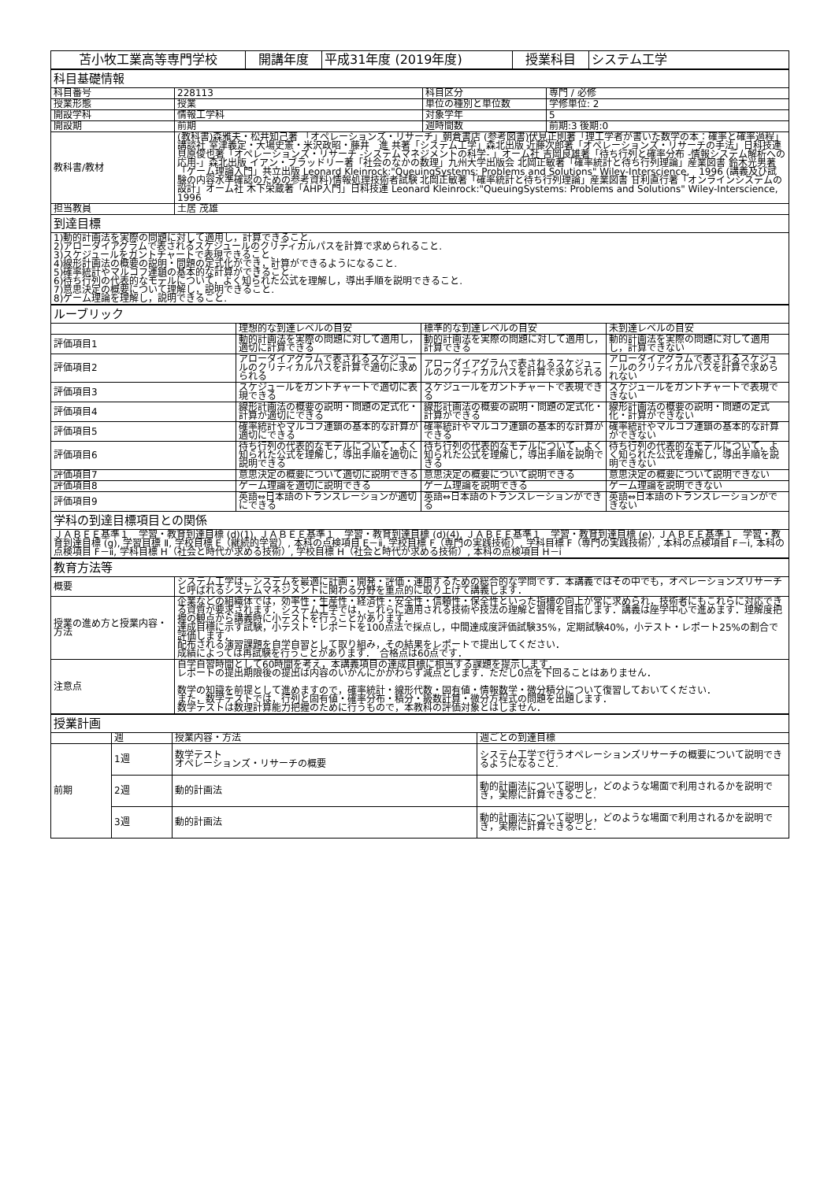| 苫小牧工業高等専門学校 | 開講年度 | 平成31年度 (2019年度) | 授業科目 | システム工学 |
| 科目基礎情報 | | | |
| 科目番号 | 228113 | 科目区分 | 専門 / 必修 |
| 授業形態 | 授業 | 単位の種別と単位数 | 学修単位: 2 |
| 開設学科 | 情報工学科 | 対象学年 | 5 |
| 開設期 | 前期 | 週時間数 | 前期:3 後期:0 |
| 教科書/教材 | (教科書)森雅夫・松井知己著 「オペレーションズ・リサーチ」朝倉書店 (参考図書)伏見正則著「理工学者が書いた数学の本：確率と確率過程」講談社 室津義定・大場史憲・米沢政昭・藤井 進 共著「システム工学」森北出版 近藤次郎著「オペレーションズ・リサーチの手法」日科技連 貝原俊也著「オペレーションズ・リサーチ -システムマネジメントの科学- 」オーム社 吉岡良雄著「待ち行列と確率分布 -情報システム解析への応用-」森北出版 イアン・ブラッドリー著「社会のなかの数理」九州大学出版会 北岡正敏著「確率統計と待ち行列理論」産業図書 鈴木光男著「ゲーム理論入門」共立出版 Leonard Kleinrock:"QueuingSystems: Problems and Solutions" Wiley-Interscience, 1996 (講義及び試験の内容水準確認のための参考資料)情報処理技術者試験 北岡正敏著「確率統計と待ち行列理論」産業図書 甘利直行著「オンラインシステムの設計」オーム社 木下栄蔵著「AHP入門」日科技連 Leonard Kleinrock:"QueuingSystems: Problems and Solutions" Wiley-Interscience, 1996 | | |
| 担当教員 | 土居 茂雄 | | |
| 到達目標 | | | |
| 1)動的計画法を実際の問題に対して適用し，計算できること. 2)アローダイアグラムで表されるスケジュールのクリティカルパスを計算で求められること. 3)スケジュールをガントチャートで表現できること. 4)線形計画法の概要の説明・問題の定式化ができ，計算ができるようになること. 5)確率統計やマルコフ連鎖の基本的な計算ができること. 6)待ち行列の代表的なモデルについて，よく知られた公式を理解し，導出手順を説明できること. 7)意思決定の概要について理解し，説明できること. 8)ゲーム理論を理解し，説明できること. | | | |
| ルーブリック | | | |
| | 理想的な到達レベルの目安 | 標準的な到達レベルの目安 | 未到達レベルの目安 |
| 評価項目1 | 動的計画法を実際の問題に対して適用し，適切に計算できる | 動的計画法を実際の問題に対して適用し，計算できる | 動的計画法を実際の問題に対して適用し，計算できない |
| 評価項目2 | アローダイアグラムで表されるスケジュールのクリティカルパスを計算で適切に求められる | アローダイアグラムで表されるスケジュールのクリティカルパスを計算で求められる | アローダイアグラムで表されるスケジュールのクリティカルパスを計算で求められない |
| 評価項目3 | スケジュールをガントチャートで適切に表現できる | スケジュールをガントチャートで表現できる | スケジュールをガントチャートで表現できない |
| 評価項目4 | 線形計画法の概要の説明・問題の定式化・計算が適切にできる | 線形計画法の概要の説明・問題の定式化・計算ができる | 線形計画法の概要の説明・問題の定式化・計算ができない |
| 評価項目5 | 確率統計やマルコフ連鎖の基本的な計算が適切にできる | 確率統計やマルコフ連鎖の基本的な計算ができる | 確率統計やマルコフ連鎖の基本的な計算ができない |
| 評価項目6 | 待ち行列の代表的なモデルについて，よく知られた公式を理解し，導出手順を適切に説明できる | 待ち行列の代表的なモデルについて，よく知られた公式を理解し，導出手順を説明できる | 待ち行列の代表的なモデルについて，よく知られた公式を理解し，導出手順を説明できない |
| 評価項目7 | 意思決定の概要について適切に説明できる | 意思決定の概要について説明できる | 意思決定の概要について説明できない |
| 評価項目8 | ゲーム理論を適切に説明できる | ゲーム理論を説明できる | ゲーム理論を説明できない |
| 評価項目9 | 英語⇔日本語のトランスレーションが適切にできる | 英語⇔日本語のトランスレーションができる | 英語⇔日本語のトランスレーションができない |
| 学科の到達目標項目との関係 | | | |
| ＪＡＢＥＥ基準１ 学習・教育到達目標 (d)(1), ＪＡＢＥＥ基準１ 学習・教育到達目標 (d)(4), ＪＡＢＥＥ基準１ 学習・教育到達目標 (e), ＪＡＢＥＥ基準１ 学習・教育到達目標 (g), 学習目標 Ⅱ, 学校目標 E（継続的学習）, 本科の点検項目 E－ⅱ, 学校目標 F（専門の実践技術）, 学科目標 F（専門の実践技術）, 本科の点検項目 F－ⅰ, 本科の点検項目 F－ⅱ, 学科目標 H（社会と時代が求める技術）, 学校目標 H（社会と時代が求める技術）, 本科の点検項目 H－ⅰ | | | |
| 教育方法等 | |
| 概要 | システム工学は，システムを最適に計画・開発・評価・運用するための総合的な学問です．本講義ではその中でも，オペレーションズリサーチと呼ばれるシステムマネジメントに関わる分野を重点的に取り上げて講義します． |
| 授業の進め方と授業内容・方法 | 企業などの組織体では，効率性・生産性・経済性・安全性・信頼性・保全性といった指標の向上が常に求められ，技術者にもこれらに対応できる資質が要求されます．システム工学では，これらに適用される技術や技法の理解と習得を目指します．講義は座学中心で進めます．理解度把握の観点から講義時に小テストを行うことがあります． 達成目標に示す試験，小テスト・レポートを100点法で採点し，中間達成度評価試験35%，定期試験40%，小テスト・レポート25%の割合で評価します． 配布される演習課題を自学自習として取り組み，その結果をレポートで提出してください． 成績によっては再試験を行うことがあります． 合格点は60点です． |
| 注意点 | 自学自習時間として60時間を考え，本講義項目の達成目標に相当する課題を提示します． レポートの提出期限後の提出は内容のいかんにかかわらず減点とします．ただし0点を下回ることはありません． 数学の知識を前提として進めますので，確率統計・線形代数・固有値・情報数学・微分積分について復習しておいてください． また，数学テストでは，行列と固有値・確率分布・積分・級数計算・微分方程式の問題を出題します． 数学テストは数理計算能力把握のために行うもので，本教科の評価対象とはしません． |
| 授業計画 | | | |
| | 週 | 授業内容・方法 | 週ごとの到達目標 |
| 前期 | 1週 | 数学テスト オペレーションズ・リサーチの概要 | システム工学で行うオペレーションズリサーチの概要について説明できるようになること. |
| | 2週 | 動的計画法 | 動的計画法について説明し，どのような場面で利用されるかを説明でき，実際に計算できること. |
| | 3週 | 動的計画法 | 動的計画法について説明し，どのような場面で利用されるかを説明でき，実際に計算できること. |